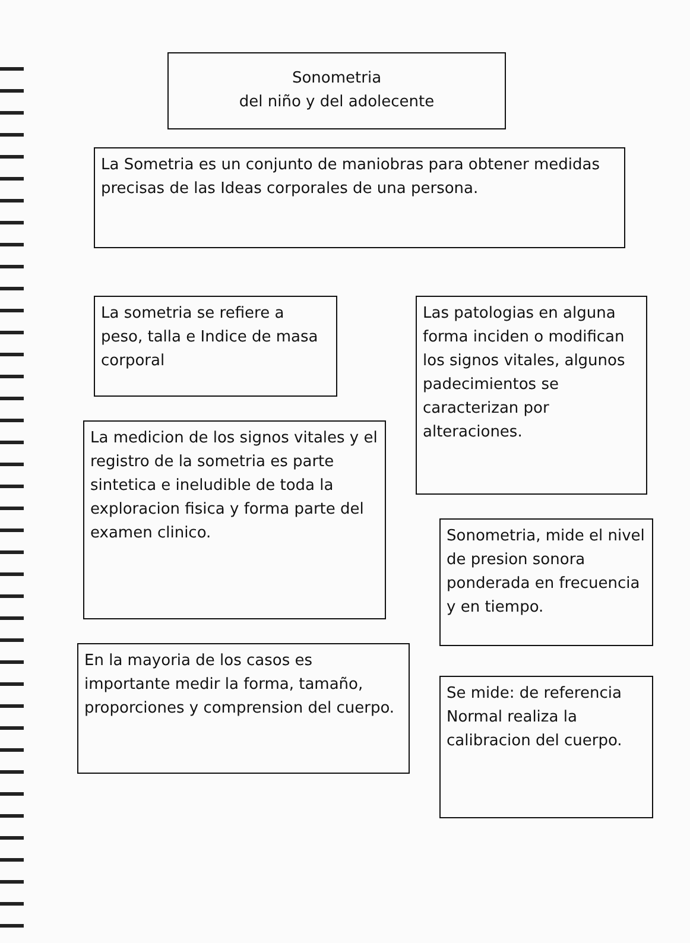Sonometria
del niño y del adolecente
La Sometria es un conjunto de maniobras para obtener medidas precisas de las Ideas corporales de una persona.
La sometria se refiere a peso, talla e Indice de masa corporal
La medicion de los signos vitales y el registro de la sometria es parte sintetica e ineludible de toda la exploracion fisica y forma parte del examen clinico.
En la mayoria de los casos es importante medir la forma, tamaño, proporciones y comprension del cuerpo.
Las patologias en alguna forma inciden o modifican los signos vitales, algunos padecimientos se caracterizan por alteraciones.
Sonometria, mide el nivel de presion sonora ponderada en frecuencia y en tiempo.
Se mide: de referencia Normal realiza la calibracion del cuerpo.